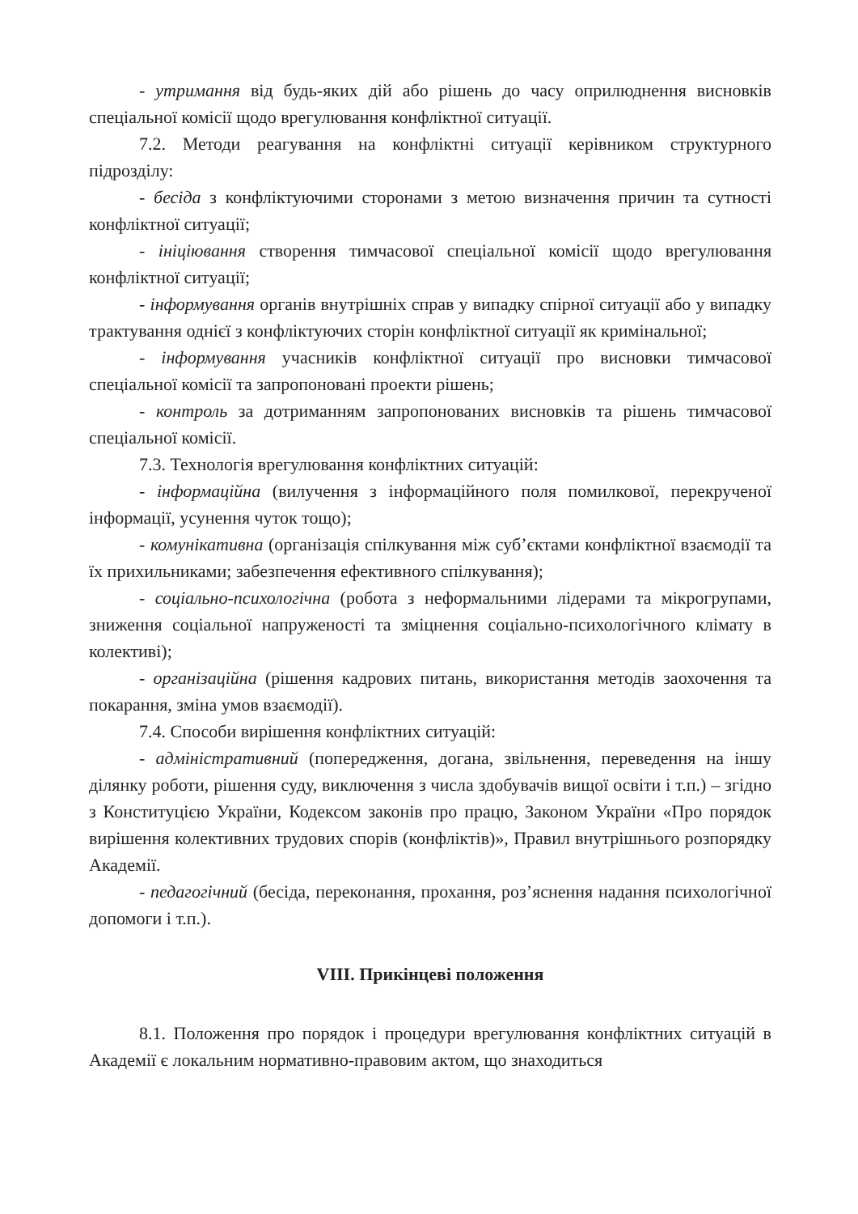- утримання від будь-яких дій або рішень до часу оприлюднення висновків спеціальної комісії щодо врегулювання конфліктної ситуації.
7.2. Методи реагування на конфліктні ситуації керівником структурного підрозділу:
- бесіда з конфліктуючими сторонами з метою визначення причин та сутності конфліктної ситуації;
- ініціювання створення тимчасової спеціальної комісії щодо врегулювання конфліктної ситуації;
- інформування органів внутрішніх справ у випадку спірної ситуації або у випадку трактування однієї з конфліктуючих сторін конфліктної ситуації як кримінальної;
- інформування учасників конфліктної ситуації про висновки тимчасової спеціальної комісії та запропоновані проекти рішень;
- контроль за дотриманням запропонованих висновків та рішень тимчасової спеціальної комісії.
7.3. Технологія врегулювання конфліктних ситуацій:
- інформаційна (вилучення з інформаційного поля помилкової, перекрученої інформації, усунення чуток тощо);
- комунікативна (організація спілкування між суб’єктами конфліктної взаємодії та їх прихильниками; забезпечення ефективного спілкування);
- соціально-психологічна (робота з неформальними лідерами та мікрогрупами, зниження соціальної напруженості та зміцнення соціально-психологічного клімату в колективі);
- організаційна (рішення кадрових питань, використання методів заохочення та покарання, зміна умов взаємодії).
7.4. Способи вирішення конфліктних ситуацій:
- адміністративний (попередження, догана, звільнення, переведення на іншу ділянку роботи, рішення суду, виключення з числа здобувачів вищої освіти і т.п.) – згідно з Конституцією України, Кодексом законів про працю, Законом України «Про порядок вирішення колективних трудових спорів (конфліктів)», Правил внутрішнього розпорядку Академії.
- педагогічний (бесіда, переконання, прохання, роз’яснення надання психологічної допомоги і т.п.).
VIII. Прикінцеві положення
8.1. Положення про порядок і процедури врегулювання конфліктних ситуацій в Академії є локальним нормативно-правовим актом, що знаходиться